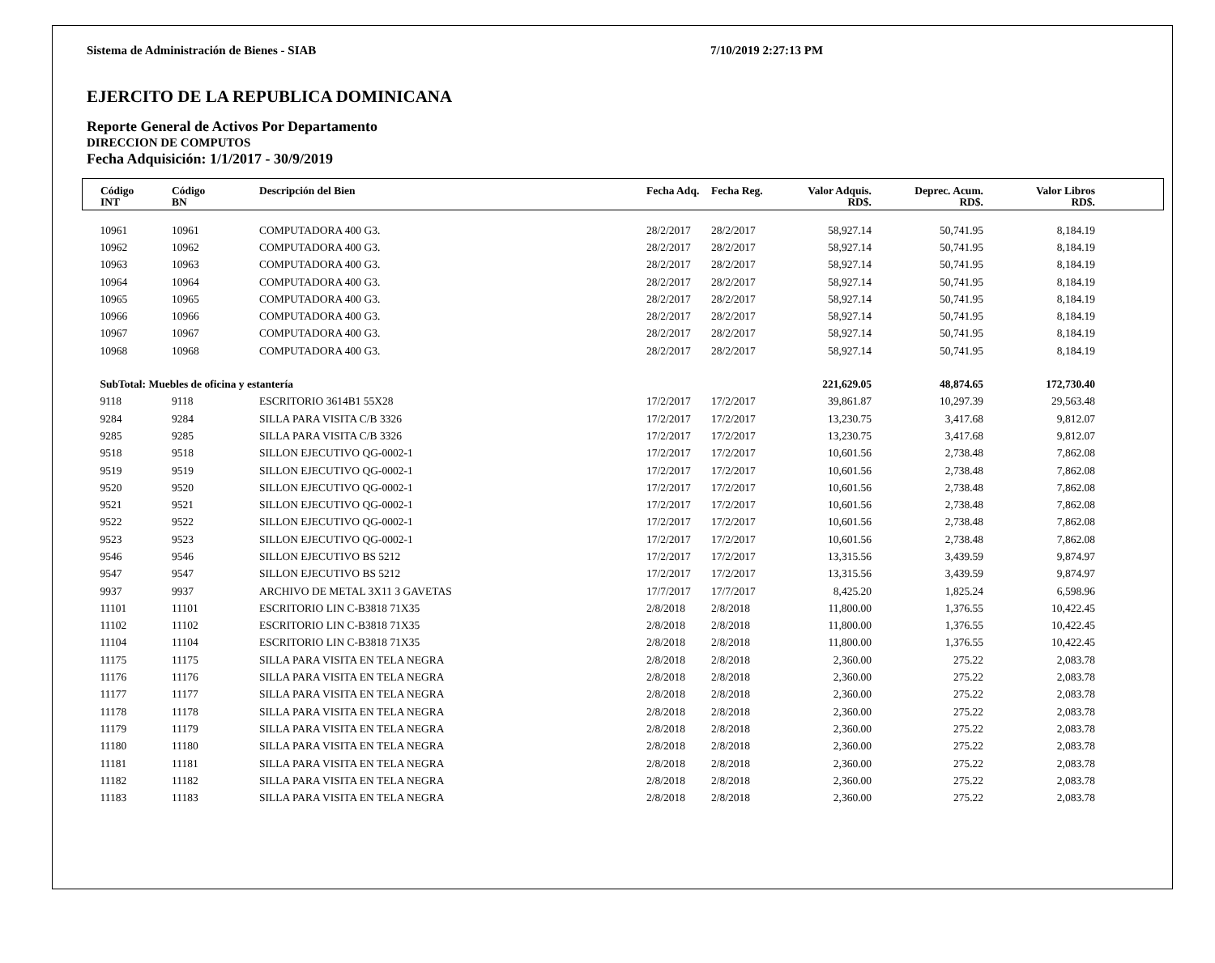Sistema de Administración de Bienes - SIAB 7/10/2019 2:27:13 PM
EJERCITO DE LA REPUBLICA DOMINICANA
Reporte General de Activos Por Departamento
DIRECCION DE COMPUTOS
Fecha Adquisición: 1/1/2017 - 30/9/2019
| Código INT | Código BN | Descripción del Bien | Fecha Adq. | Fecha Reg. | Valor Adquis. RD$. | Deprec. Acum. RD$. | Valor Libros RD$. | |
| --- | --- | --- | --- | --- | --- | --- | --- | --- |
| 10961 | 10961 | COMPUTADORA 400 G3. | 28/2/2017 | 28/2/2017 | 58,927.14 | 50,741.95 | 8,184.19 | |
| 10962 | 10962 | COMPUTADORA 400 G3. | 28/2/2017 | 28/2/2017 | 58,927.14 | 50,741.95 | 8,184.19 | |
| 10963 | 10963 | COMPUTADORA 400 G3. | 28/2/2017 | 28/2/2017 | 58,927.14 | 50,741.95 | 8,184.19 | |
| 10964 | 10964 | COMPUTADORA 400 G3. | 28/2/2017 | 28/2/2017 | 58,927.14 | 50,741.95 | 8,184.19 | |
| 10965 | 10965 | COMPUTADORA 400 G3. | 28/2/2017 | 28/2/2017 | 58,927.14 | 50,741.95 | 8,184.19 | |
| 10966 | 10966 | COMPUTADORA 400 G3. | 28/2/2017 | 28/2/2017 | 58,927.14 | 50,741.95 | 8,184.19 | |
| 10967 | 10967 | COMPUTADORA 400 G3. | 28/2/2017 | 28/2/2017 | 58,927.14 | 50,741.95 | 8,184.19 | |
| 10968 | 10968 | COMPUTADORA 400 G3. | 28/2/2017 | 28/2/2017 | 58,927.14 | 50,741.95 | 8,184.19 | |
| SubTotal: Muebles de oficina y estantería | | | | | 221,629.05 | 48,874.65 | 172,730.40 | |
| 9118 | 9118 | ESCRITORIO 3614B1 55X28 | 17/2/2017 | 17/2/2017 | 39,861.87 | 10,297.39 | 29,563.48 | |
| 9284 | 9284 | SILLA PARA VISITA C/B 3326 | 17/2/2017 | 17/2/2017 | 13,230.75 | 3,417.68 | 9,812.07 | |
| 9285 | 9285 | SILLA PARA VISITA C/B 3326 | 17/2/2017 | 17/2/2017 | 13,230.75 | 3,417.68 | 9,812.07 | |
| 9518 | 9518 | SILLON EJECUTIVO QG-0002-1 | 17/2/2017 | 17/2/2017 | 10,601.56 | 2,738.48 | 7,862.08 | |
| 9519 | 9519 | SILLON EJECUTIVO QG-0002-1 | 17/2/2017 | 17/2/2017 | 10,601.56 | 2,738.48 | 7,862.08 | |
| 9520 | 9520 | SILLON EJECUTIVO QG-0002-1 | 17/2/2017 | 17/2/2017 | 10,601.56 | 2,738.48 | 7,862.08 | |
| 9521 | 9521 | SILLON EJECUTIVO QG-0002-1 | 17/2/2017 | 17/2/2017 | 10,601.56 | 2,738.48 | 7,862.08 | |
| 9522 | 9522 | SILLON EJECUTIVO QG-0002-1 | 17/2/2017 | 17/2/2017 | 10,601.56 | 2,738.48 | 7,862.08 | |
| 9523 | 9523 | SILLON EJECUTIVO QG-0002-1 | 17/2/2017 | 17/2/2017 | 10,601.56 | 2,738.48 | 7,862.08 | |
| 9546 | 9546 | SILLON EJECUTIVO BS 5212 | 17/2/2017 | 17/2/2017 | 13,315.56 | 3,439.59 | 9,874.97 | |
| 9547 | 9547 | SILLON EJECUTIVO BS 5212 | 17/2/2017 | 17/2/2017 | 13,315.56 | 3,439.59 | 9,874.97 | |
| 9937 | 9937 | ARCHIVO DE METAL 3X11 3 GAVETAS | 17/7/2017 | 17/7/2017 | 8,425.20 | 1,825.24 | 6,598.96 | |
| 11101 | 11101 | ESCRITORIO LIN C-B3818 71X35 | 2/8/2018 | 2/8/2018 | 11,800.00 | 1,376.55 | 10,422.45 | |
| 11102 | 11102 | ESCRITORIO LIN C-B3818 71X35 | 2/8/2018 | 2/8/2018 | 11,800.00 | 1,376.55 | 10,422.45 | |
| 11104 | 11104 | ESCRITORIO LIN C-B3818 71X35 | 2/8/2018 | 2/8/2018 | 11,800.00 | 1,376.55 | 10,422.45 | |
| 11175 | 11175 | SILLA PARA VISITA EN TELA NEGRA | 2/8/2018 | 2/8/2018 | 2,360.00 | 275.22 | 2,083.78 | |
| 11176 | 11176 | SILLA PARA VISITA EN TELA NEGRA | 2/8/2018 | 2/8/2018 | 2,360.00 | 275.22 | 2,083.78 | |
| 11177 | 11177 | SILLA PARA VISITA EN TELA NEGRA | 2/8/2018 | 2/8/2018 | 2,360.00 | 275.22 | 2,083.78 | |
| 11178 | 11178 | SILLA PARA VISITA EN TELA NEGRA | 2/8/2018 | 2/8/2018 | 2,360.00 | 275.22 | 2,083.78 | |
| 11179 | 11179 | SILLA PARA VISITA EN TELA NEGRA | 2/8/2018 | 2/8/2018 | 2,360.00 | 275.22 | 2,083.78 | |
| 11180 | 11180 | SILLA PARA VISITA EN TELA NEGRA | 2/8/2018 | 2/8/2018 | 2,360.00 | 275.22 | 2,083.78 | |
| 11181 | 11181 | SILLA PARA VISITA EN TELA NEGRA | 2/8/2018 | 2/8/2018 | 2,360.00 | 275.22 | 2,083.78 | |
| 11182 | 11182 | SILLA PARA VISITA EN TELA NEGRA | 2/8/2018 | 2/8/2018 | 2,360.00 | 275.22 | 2,083.78 | |
| 11183 | 11183 | SILLA PARA VISITA EN TELA NEGRA | 2/8/2018 | 2/8/2018 | 2,360.00 | 275.22 | 2,083.78 | |